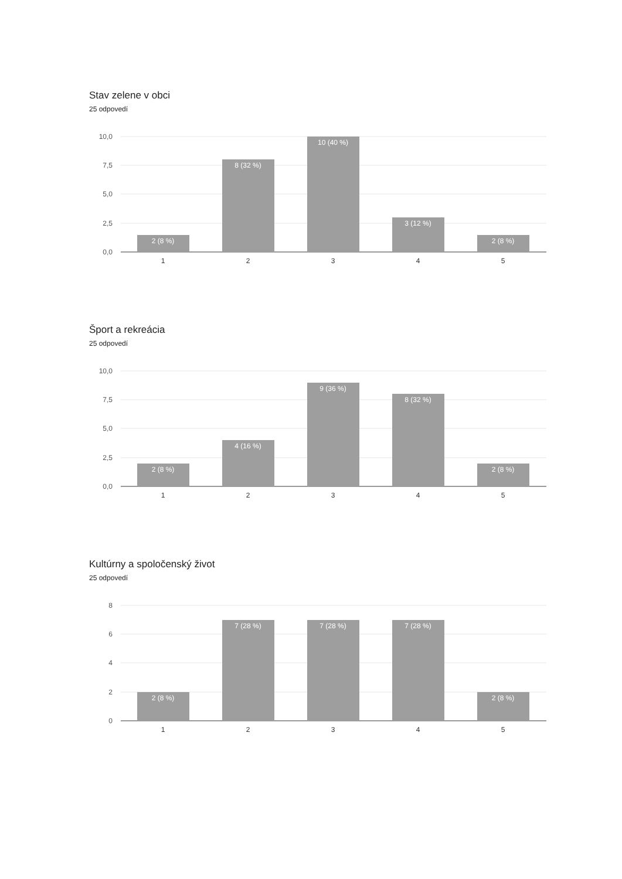Stav zelene v obci
25 odpovedí
10,0
7,5
5,0
2,5
0,0
2 (8 %)
8 (32 %)
10 (40 %)
3 (12 %)
2 (8 %)
1
2
3
4
5
Šport a rekreácia
25 odpovedí
10,0
7,5
5,0
2,5
0,0
2 (8 %)
4 (16 %)
9 (36 %)
8 (32 %)
2 (8 %)
1
2
3
4
5
Kultúrny a spoločenský život
25 odpovedí
8
6
4
2
0
2 (8 %)
7 (28 %)
7 (28 %)
7 (28 %)
2 (8 %)
1
2
3
4
5